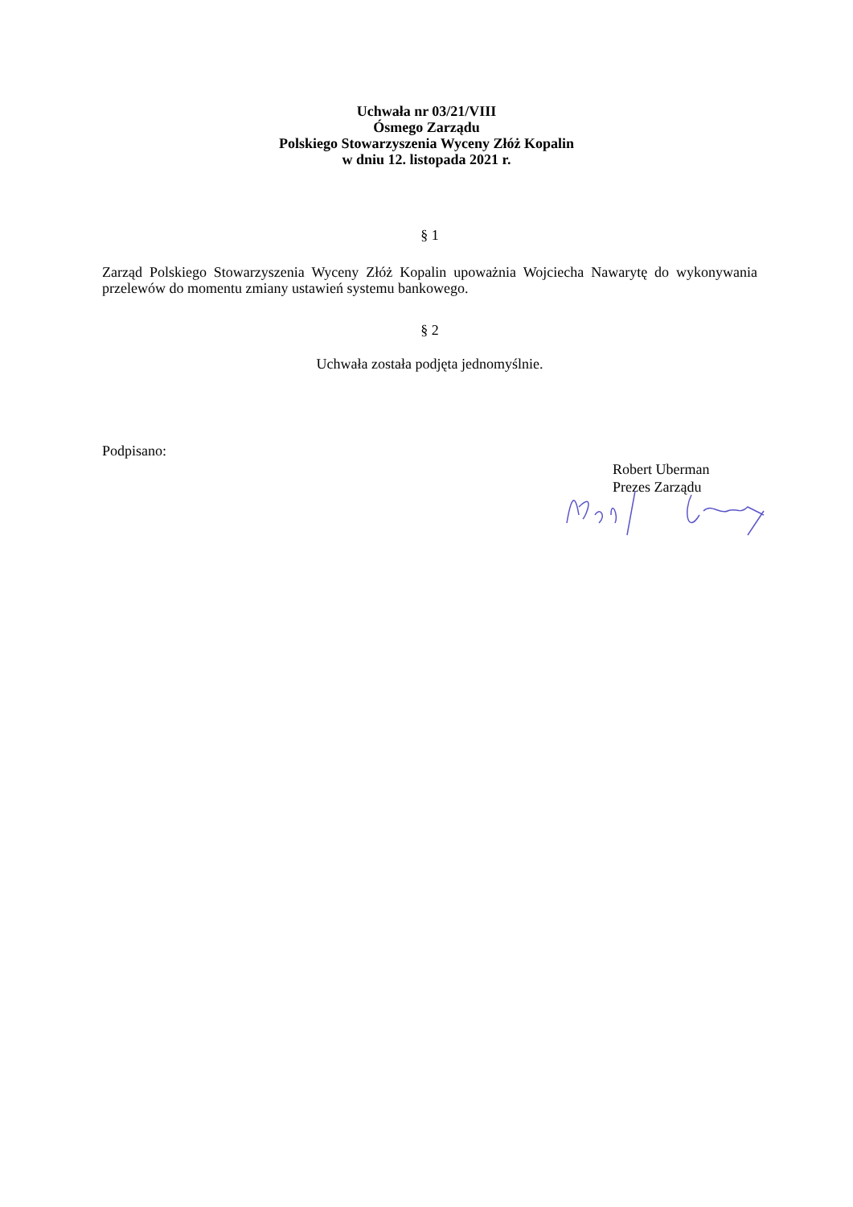Uchwała nr 03/21/VIII
Ósmego Zarządu
Polskiego Stowarzyszenia Wyceny Złóż Kopalin
w dniu 12. listopada 2021 r.
§ 1
Zarząd Polskiego Stowarzyszenia Wyceny Złóż Kopalin upoważnia Wojciecha Nawarytę do wykonywania przelewów do momentu zmiany ustawień systemu bankowego.
§ 2
Uchwała została podjęta jednomyślnie.
Podpisano:
Robert Uberman
Prezes Zarządu